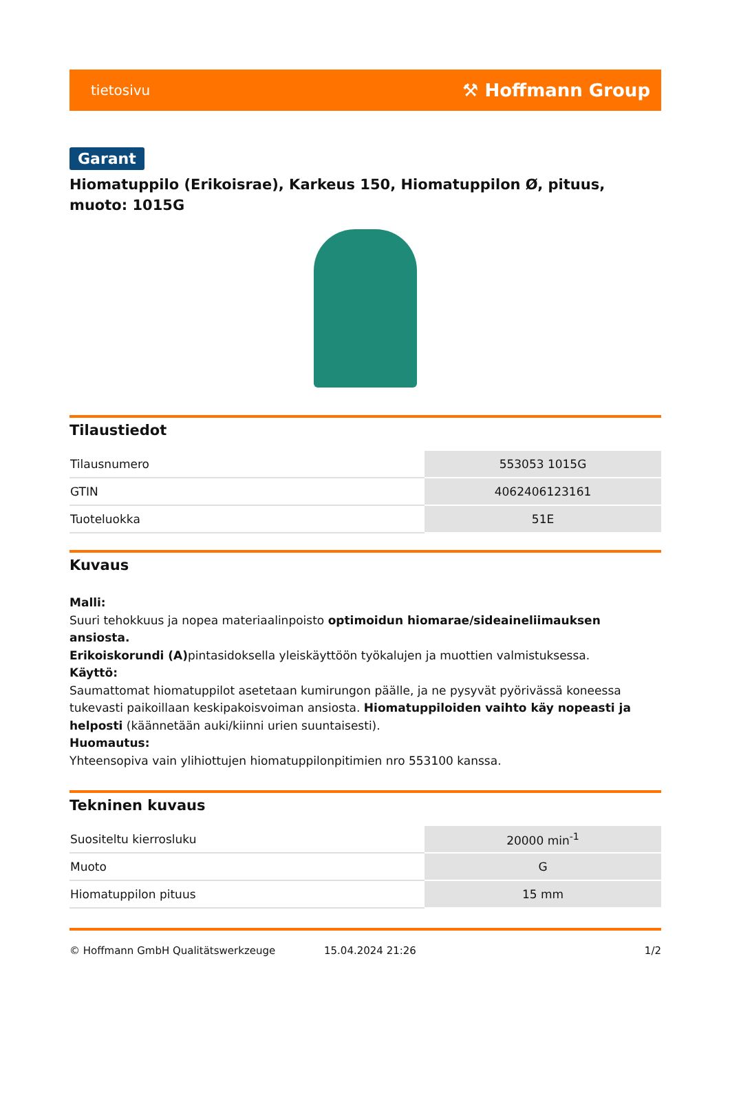tietosivu ⚒ Hoffmann Group
Garant
Hiomatuppilo (Erikoisrae), Karkeus 150, Hiomatuppilon Ø, pituus, muoto: 1015G
Tilaustiedot
| Tilausnumero | 553053 1015G |
| GTIN | 4062406123161 |
| Tuoteluokka | 51E |
Kuvaus
Malli:
Suuri tehokkuus ja nopea materiaalinpoisto optimoidun hiomarae/sideaineliimauksen ansiosta.
Erikoiskorundi (A) pintasidoksella yleiskäyttöön työkalujen ja muottien valmistuksessa.
Käyttö:
Saumattomat hiomatuppilot asetetaan kumirungon päälle, ja ne pysyvät pyörivässä koneessa tukevasti paikoillaan keskipakoisvoiman ansiosta. Hiomatuppiloiden vaihto käy nopeasti ja helposti (käännetään auki/kiinni urien suuntaisesti).
Huomautus:
Yhteensopiva vain ylihiottujen hiomatuppilonpitimien nro 553100 kanssa.
Tekninen kuvaus
| Suositeltu kierrosluku | 20000 min<sup>-1</sup> |
| Muoto | G |
| Hiomatuppilon pituus | 15 mm |
© Hoffmann GmbH Qualitätswerkzeuge 15.04.2024 21:26 1/2